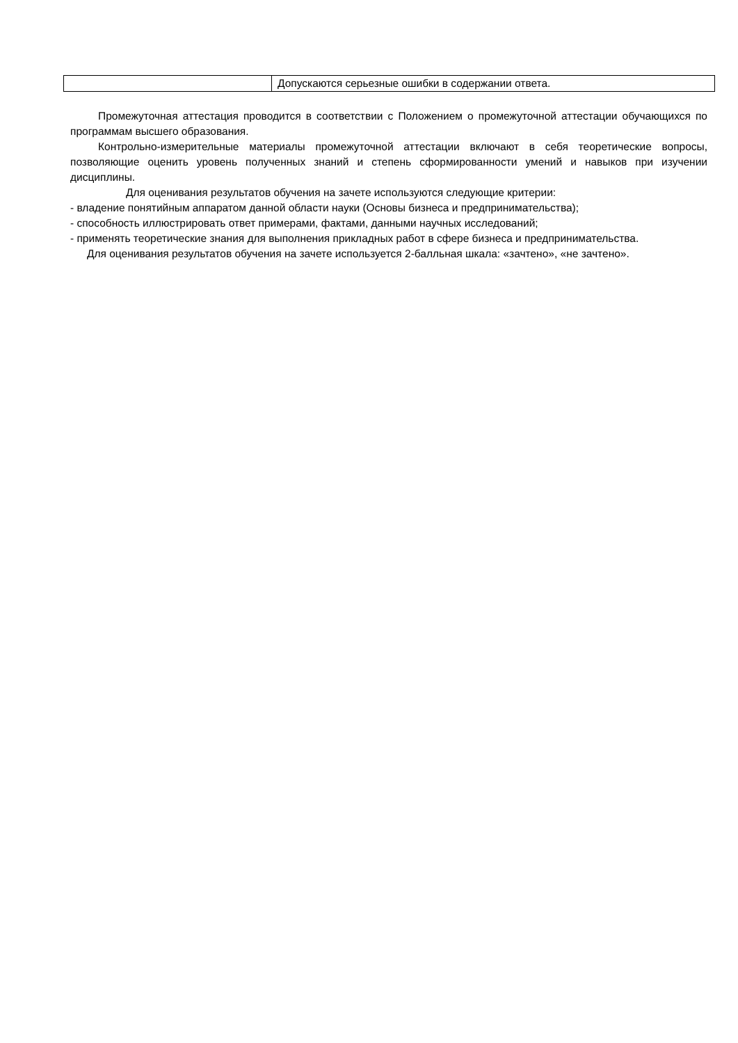| | Допускаются серьезные ошибки в содержании ответа. |
Промежуточная аттестация проводится в соответствии с Положением о промежуточной аттестации обучающихся по программам высшего образования.
Контрольно-измерительные материалы промежуточной аттестации включают в себя теоретические вопросы, позволяющие оценить уровень полученных знаний и степень сформированности умений и навыков при изучении дисциплины.
Для оценивания результатов обучения на зачете используются следующие критерии:
- владение понятийным аппаратом данной области науки (Основы бизнеса и предпринимательства);
- способность иллюстрировать ответ примерами, фактами, данными научных исследований;
- применять теоретические знания для выполнения прикладных работ в сфере бизнеса и предпринимательства.
Для оценивания результатов обучения на зачете используется 2-балльная шкала: «зачтено», «не зачтено».